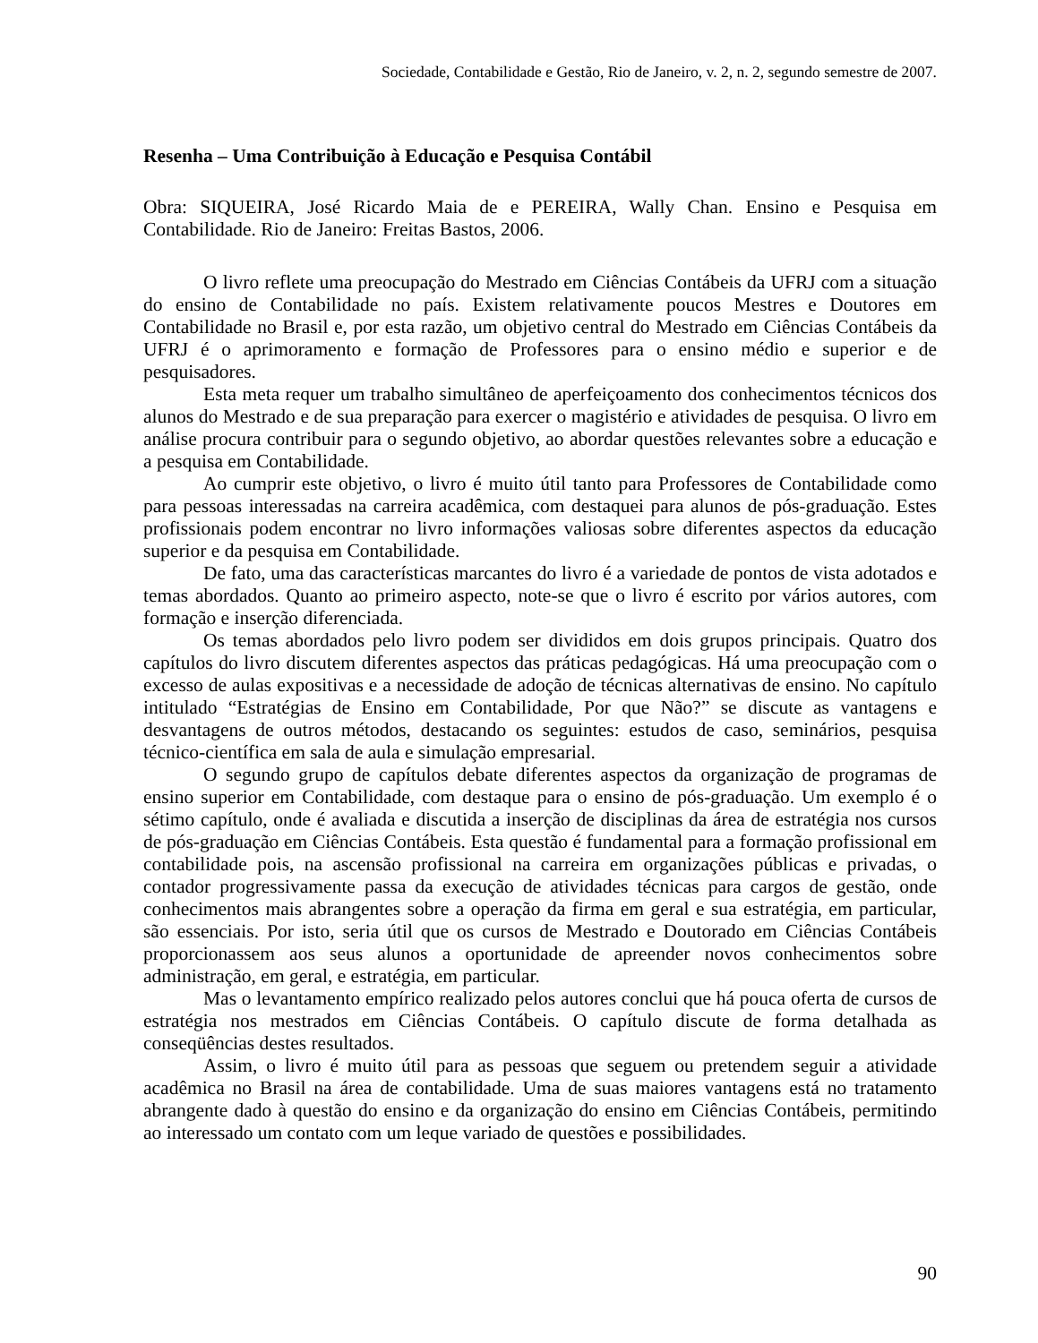Sociedade, Contabilidade e Gestão, Rio de Janeiro, v. 2, n. 2, segundo semestre de 2007.
Resenha – Uma Contribuição à Educação e Pesquisa Contábil
Obra: SIQUEIRA, José Ricardo Maia de e PEREIRA, Wally Chan. Ensino e Pesquisa em Contabilidade. Rio de Janeiro: Freitas Bastos, 2006.
O livro reflete uma preocupação do Mestrado em Ciências Contábeis da UFRJ com a situação do ensino de Contabilidade no país. Existem relativamente poucos Mestres e Doutores em Contabilidade no Brasil e, por esta razão, um objetivo central do Mestrado em Ciências Contábeis da UFRJ é o aprimoramento e formação de Professores para o ensino médio e superior e de pesquisadores.
Esta meta requer um trabalho simultâneo de aperfeiçoamento dos conhecimentos técnicos dos alunos do Mestrado e de sua preparação para exercer o magistério e atividades de pesquisa. O livro em análise procura contribuir para o segundo objetivo, ao abordar questões relevantes sobre a educação e a pesquisa em Contabilidade.
Ao cumprir este objetivo, o livro é muito útil tanto para Professores de Contabilidade como para pessoas interessadas na carreira acadêmica, com destaquei para alunos de pós-graduação. Estes profissionais podem encontrar no livro informações valiosas sobre diferentes aspectos da educação superior e da pesquisa em Contabilidade.
De fato, uma das características marcantes do livro é a variedade de pontos de vista adotados e temas abordados. Quanto ao primeiro aspecto, note-se que o livro é escrito por vários autores, com formação e inserção diferenciada.
Os temas abordados pelo livro podem ser divididos em dois grupos principais. Quatro dos capítulos do livro discutem diferentes aspectos das práticas pedagógicas. Há uma preocupação com o excesso de aulas expositivas e a necessidade de adoção de técnicas alternativas de ensino. No capítulo intitulado “Estratégias de Ensino em Contabilidade, Por que Não?” se discute as vantagens e desvantagens de outros métodos, destacando os seguintes: estudos de caso, seminários, pesquisa técnico-científica em sala de aula e simulação empresarial.
O segundo grupo de capítulos debate diferentes aspectos da organização de programas de ensino superior em Contabilidade, com destaque para o ensino de pós-graduação. Um exemplo é o sétimo capítulo, onde é avaliada e discutida a inserção de disciplinas da área de estratégia nos cursos de pós-graduação em Ciências Contábeis. Esta questão é fundamental para a formação profissional em contabilidade pois, na ascensão profissional na carreira em organizações públicas e privadas, o contador progressivamente passa da execução de atividades técnicas para cargos de gestão, onde conhecimentos mais abrangentes sobre a operação da firma em geral e sua estratégia, em particular, são essenciais. Por isto, seria útil que os cursos de Mestrado e Doutorado em Ciências Contábeis proporcionassem aos seus alunos a oportunidade de apreender novos conhecimentos sobre administração, em geral, e estratégia, em particular.
Mas o levantamento empírico realizado pelos autores conclui que há pouca oferta de cursos de estratégia nos mestrados em Ciências Contábeis. O capítulo discute de forma detalhada as conseqüências destes resultados.
Assim, o livro é muito útil para as pessoas que seguem ou pretendem seguir a atividade acadêmica no Brasil na área de contabilidade. Uma de suas maiores vantagens está no tratamento abrangente dado à questão do ensino e da organização do ensino em Ciências Contábeis, permitindo ao interessado um contato com um leque variado de questões e possibilidades.
90